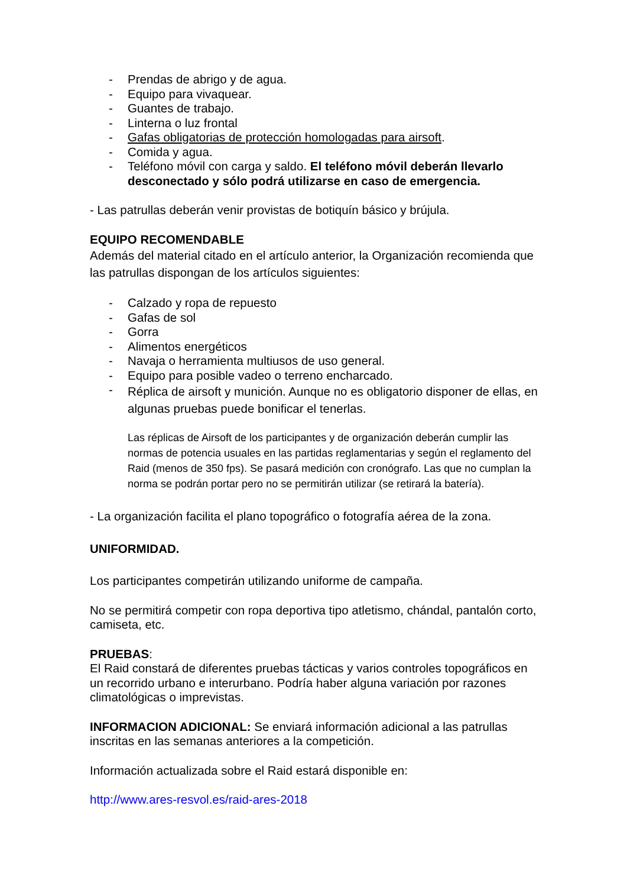- Prendas de abrigo y de agua.
- Equipo para vivaquear.
- Guantes de trabajo.
- Linterna o luz frontal
- Gafas obligatorias de protección homologadas para airsoft.
- Comida y agua.
- Teléfono móvil con carga y saldo. El teléfono móvil deberán llevarlo desconectado y sólo podrá utilizarse en caso de emergencia.
- Las patrullas deberán venir provistas de botiquín básico y brújula.
EQUIPO RECOMENDABLE
Además del material citado en el artículo anterior, la Organización recomienda que las patrullas dispongan de los artículos siguientes:
- Calzado y ropa de repuesto
- Gafas de sol
- Gorra
- Alimentos energéticos
- Navaja o herramienta multiusos de uso general.
- Equipo para posible vadeo o terreno encharcado.
- Réplica de airsoft y munición. Aunque no es obligatorio disponer de ellas, en algunas pruebas puede bonificar el tenerlas.
Las réplicas de Airsoft de los participantes y de organización deberán cumplir las normas de potencia usuales en las partidas reglamentarias y según el reglamento del Raid (menos de 350 fps). Se pasará medición con cronógrafo. Las que no cumplan la norma se podrán portar pero no se permitirán utilizar (se retirará la batería).
- La organización facilita el plano topográfico o fotografía aérea de la zona.
UNIFORMIDAD.
Los participantes competirán utilizando uniforme de campaña.
No se permitirá competir con ropa deportiva tipo atletismo, chándal, pantalón corto, camiseta, etc.
PRUEBAS:
El Raid constará de diferentes pruebas tácticas y varios controles topográficos en un recorrido urbano e interurbano. Podría haber alguna variación por razones climatológicas o imprevistas.
INFORMACION ADICIONAL: Se enviará información adicional a las patrullas inscritas en las semanas anteriores a la competición.
Información actualizada sobre el Raid estará disponible en:
http://www.ares-resvol.es/raid-ares-2018